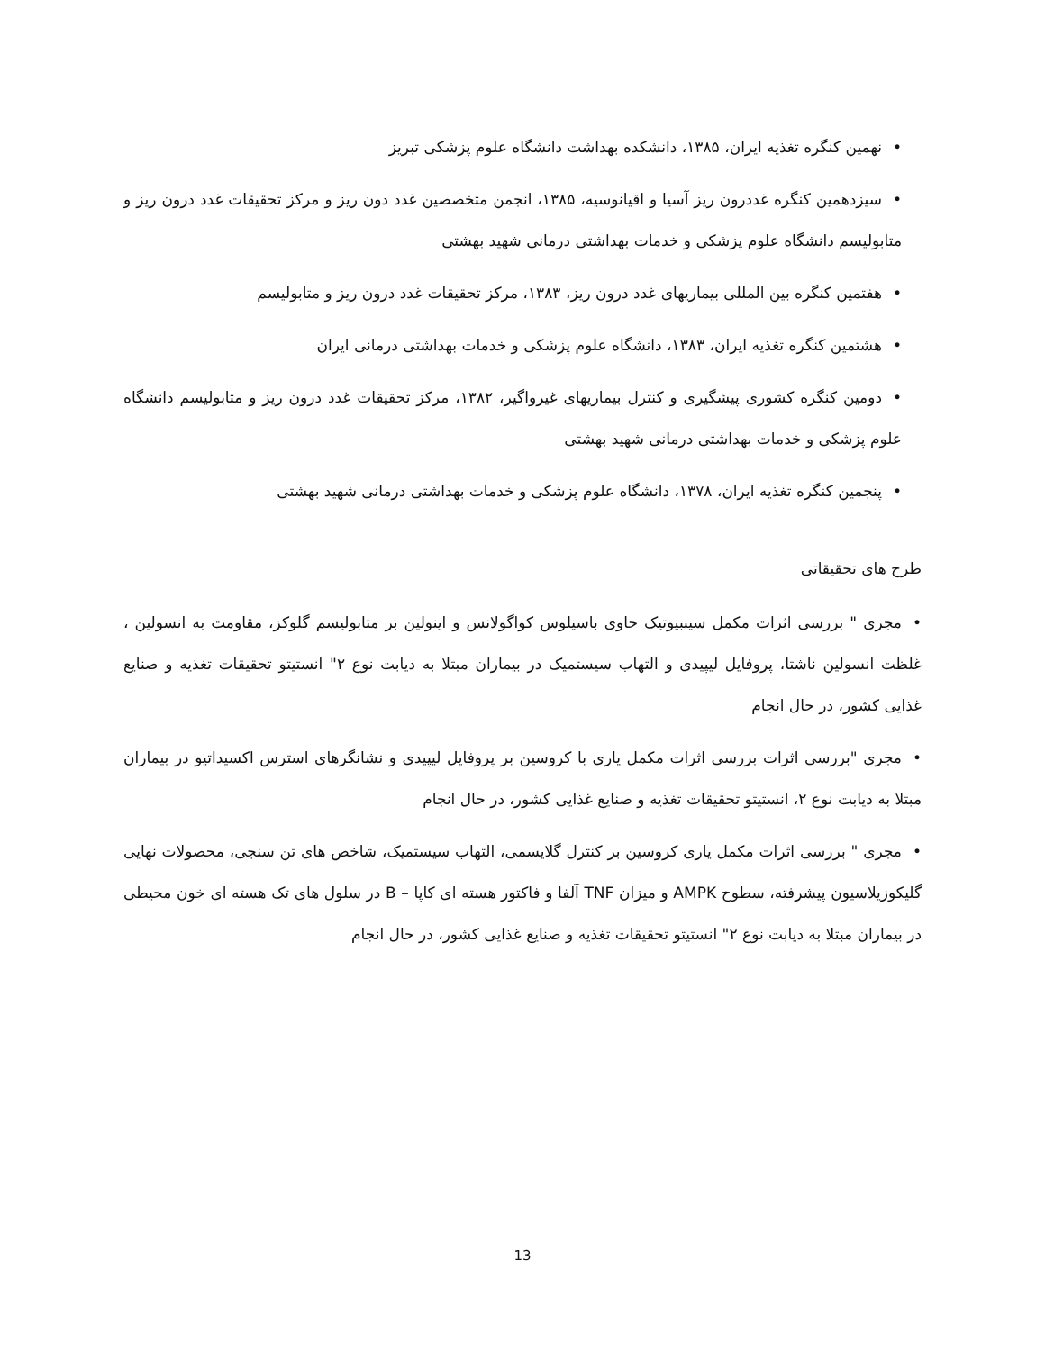•نهمین کنگره تغذیه ایران، ۱۳۸۵، دانشکده بهداشت دانشگاه علوم پزشکی تبریز
•سیزدهمین کنگره غددرون ریز آسیا و اقیانوسیه، ۱۳۸۵، انجمن متخصصین غدد دون ریز و مرکز تحقیقات غدد درون ریز و متابولیسم دانشگاه علوم پزشکی و خدمات بهداشتی درمانی شهید بهشتی
•هفتمین کنگره بین المللی بیماریهای غدد درون ریز، ۱۳۸۳، مرکز تحقیقات غدد درون ریز و متابولیسم
•هشتمین کنگره تغذیه ایران، ۱۳۸۳، دانشگاه علوم پزشکی و خدمات بهداشتی درمانی ایران
•دومین کنگره کشوری پیشگیری و کنترل بیماریهای غیرواگیر، ۱۳۸۲، مرکز تحقیقات غدد درون ریز و متابولیسم دانشگاه علوم پزشکی و خدمات بهداشتی درمانی شهید بهشتی
•پنجمین کنگره تغذیه ایران، ۱۳۷۸، دانشگاه علوم پزشکی و خدمات بهداشتی درمانی شهید بهشتی
طرح های تحقیقاتی
•مجری " بررسی اثرات مکمل سینبیوتیک حاوی باسیلوس کواگولانس و اینولین بر متابولیسم گلوکز، مقاومت به انسولین ، غلظت انسولین ناشتا، پروفایل لیپیدی و التهاب سیستمیک در بیماران مبتلا به دیابت نوع ۲" انستیتو تحقیقات تغذیه و صنایع غذایی کشور، در حال انجام
•مجری "بررسی اثرات بررسی اثرات مکمل یاری با کروسین بر پروفایل لیپیدی و نشانگرهای استرس اکسیداتیو در بیماران مبتلا به دیابت نوع ۲، انستیتو تحقیقات تغذیه و صنایع غذایی کشور، در حال انجام
•مجری " بررسی اثرات مکمل یاری کروسین بر کنترل گلایسمی، التهاب سیستمیک، شاخص های تن سنجی، محصولات نهایی گلیکوزیلاسیون پیشرفته، سطوح AMPK و میزان TNF آلفا و فاکتور هسته ای کاپا – B در سلول های تک هسته ای خون محیطی در بیماران مبتلا به دیابت نوع ۲" انستیتو تحقیقات تغذیه و صنایع غذایی کشور، در حال انجام
13